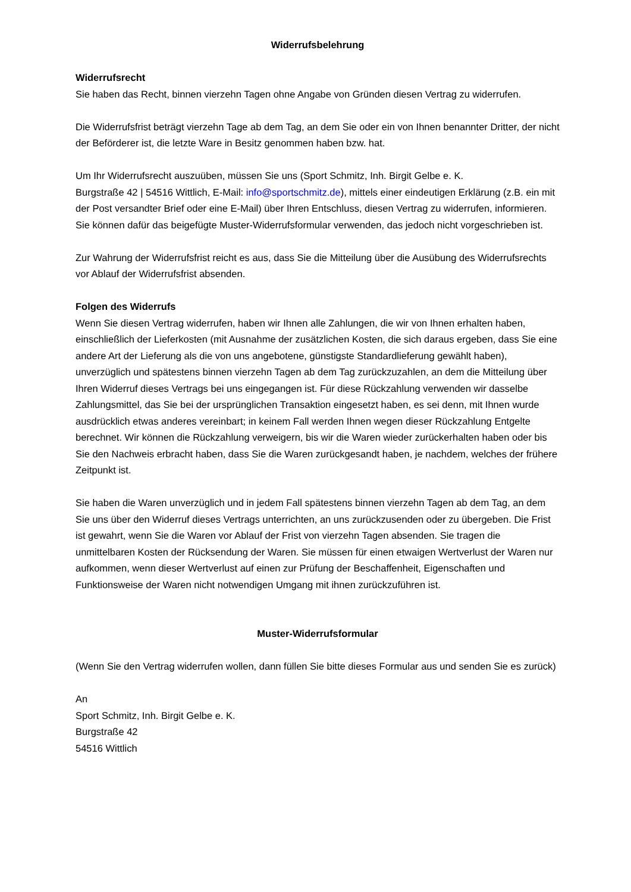Widerrufsbelehrung
Widerrufsrecht
Sie haben das Recht, binnen vierzehn Tagen ohne Angabe von Gründen diesen Vertrag zu widerrufen.
Die Widerrufsfrist beträgt vierzehn Tage ab dem Tag, an dem Sie oder ein von Ihnen benannter Dritter, der nicht der Beförderer ist, die letzte Ware in Besitz genommen haben bzw. hat.
Um Ihr Widerrufsrecht auszuüben, müssen Sie uns (Sport Schmitz, Inh. Birgit Gelbe e. K.
Burgstraße 42 | 54516 Wittlich, E-Mail: info@sportschmitz.de), mittels einer eindeutigen Erklärung (z.B. ein mit der Post versandter Brief oder eine E-Mail) über Ihren Entschluss, diesen Vertrag zu widerrufen, informieren. Sie können dafür das beigefügte Muster-Widerrufsformular verwenden, das jedoch nicht vorgeschrieben ist.
Zur Wahrung der Widerrufsfrist reicht es aus, dass Sie die Mitteilung über die Ausübung des Widerrufsrechts vor Ablauf der Widerrufsfrist absenden.
Folgen des Widerrufs
Wenn Sie diesen Vertrag widerrufen, haben wir Ihnen alle Zahlungen, die wir von Ihnen erhalten haben, einschließlich der Lieferkosten (mit Ausnahme der zusätzlichen Kosten, die sich daraus ergeben, dass Sie eine andere Art der Lieferung als die von uns angebotene, günstigste Standardlieferung gewählt haben), unverzüglich und spätestens binnen vierzehn Tagen ab dem Tag zurückzuzahlen, an dem die Mitteilung über Ihren Widerruf dieses Vertrags bei uns eingegangen ist. Für diese Rückzahlung verwenden wir dasselbe Zahlungsmittel, das Sie bei der ursprünglichen Transaktion eingesetzt haben, es sei denn, mit Ihnen wurde ausdrücklich etwas anderes vereinbart; in keinem Fall werden Ihnen wegen dieser Rückzahlung Entgelte berechnet. Wir können die Rückzahlung verweigern, bis wir die Waren wieder zurückerhalten haben oder bis Sie den Nachweis erbracht haben, dass Sie die Waren zurückgesandt haben, je nachdem, welches der frühere Zeitpunkt ist.
Sie haben die Waren unverzüglich und in jedem Fall spätestens binnen vierzehn Tagen ab dem Tag, an dem Sie uns über den Widerruf dieses Vertrags unterrichten, an uns zurückzusenden oder zu übergeben. Die Frist ist gewahrt, wenn Sie die Waren vor Ablauf der Frist von vierzehn Tagen absenden. Sie tragen die unmittelbaren Kosten der Rücksendung der Waren. Sie müssen für einen etwaigen Wertverlust der Waren nur aufkommen, wenn dieser Wertverlust auf einen zur Prüfung der Beschaffenheit, Eigenschaften und Funktionsweise der Waren nicht notwendigen Umgang mit ihnen zurückzuführen ist.
Muster-Widerrufsformular
(Wenn Sie den Vertrag widerrufen wollen, dann füllen Sie bitte dieses Formular aus und senden Sie es zurück)
An
Sport Schmitz, Inh. Birgit Gelbe e. K.
Burgstraße 42
54516 Wittlich